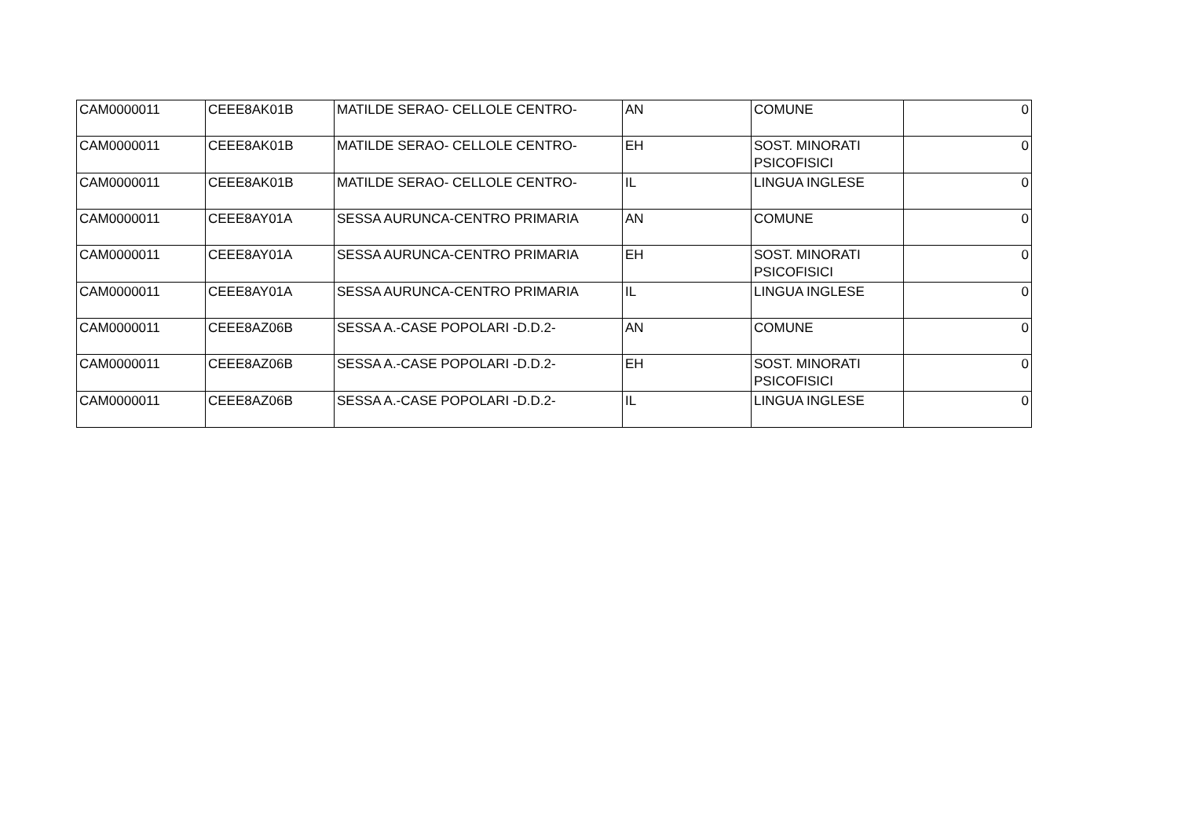| CAM0000011 | CEEE8AK01B | MATILDE SERAO- CELLOLE CENTRO- | AN | COMUNE | 0 |
| CAM0000011 | CEEE8AK01B | MATILDE SERAO- CELLOLE CENTRO- | EH | SOST. MINORATI PSICOFISICI | 0 |
| CAM0000011 | CEEE8AK01B | MATILDE SERAO- CELLOLE CENTRO- | IL | LINGUA INGLESE | 0 |
| CAM0000011 | CEEE8AY01A | SESSA AURUNCA-CENTRO PRIMARIA | AN | COMUNE | 0 |
| CAM0000011 | CEEE8AY01A | SESSA AURUNCA-CENTRO PRIMARIA | EH | SOST. MINORATI PSICOFISICI | 0 |
| CAM0000011 | CEEE8AY01A | SESSA AURUNCA-CENTRO PRIMARIA | IL | LINGUA INGLESE | 0 |
| CAM0000011 | CEEE8AZ06B | SESSA A.-CASE POPOLARI -D.D.2- | AN | COMUNE | 0 |
| CAM0000011 | CEEE8AZ06B | SESSA A.-CASE POPOLARI -D.D.2- | EH | SOST. MINORATI PSICOFISICI | 0 |
| CAM0000011 | CEEE8AZ06B | SESSA A.-CASE POPOLARI -D.D.2- | IL | LINGUA INGLESE | 0 |